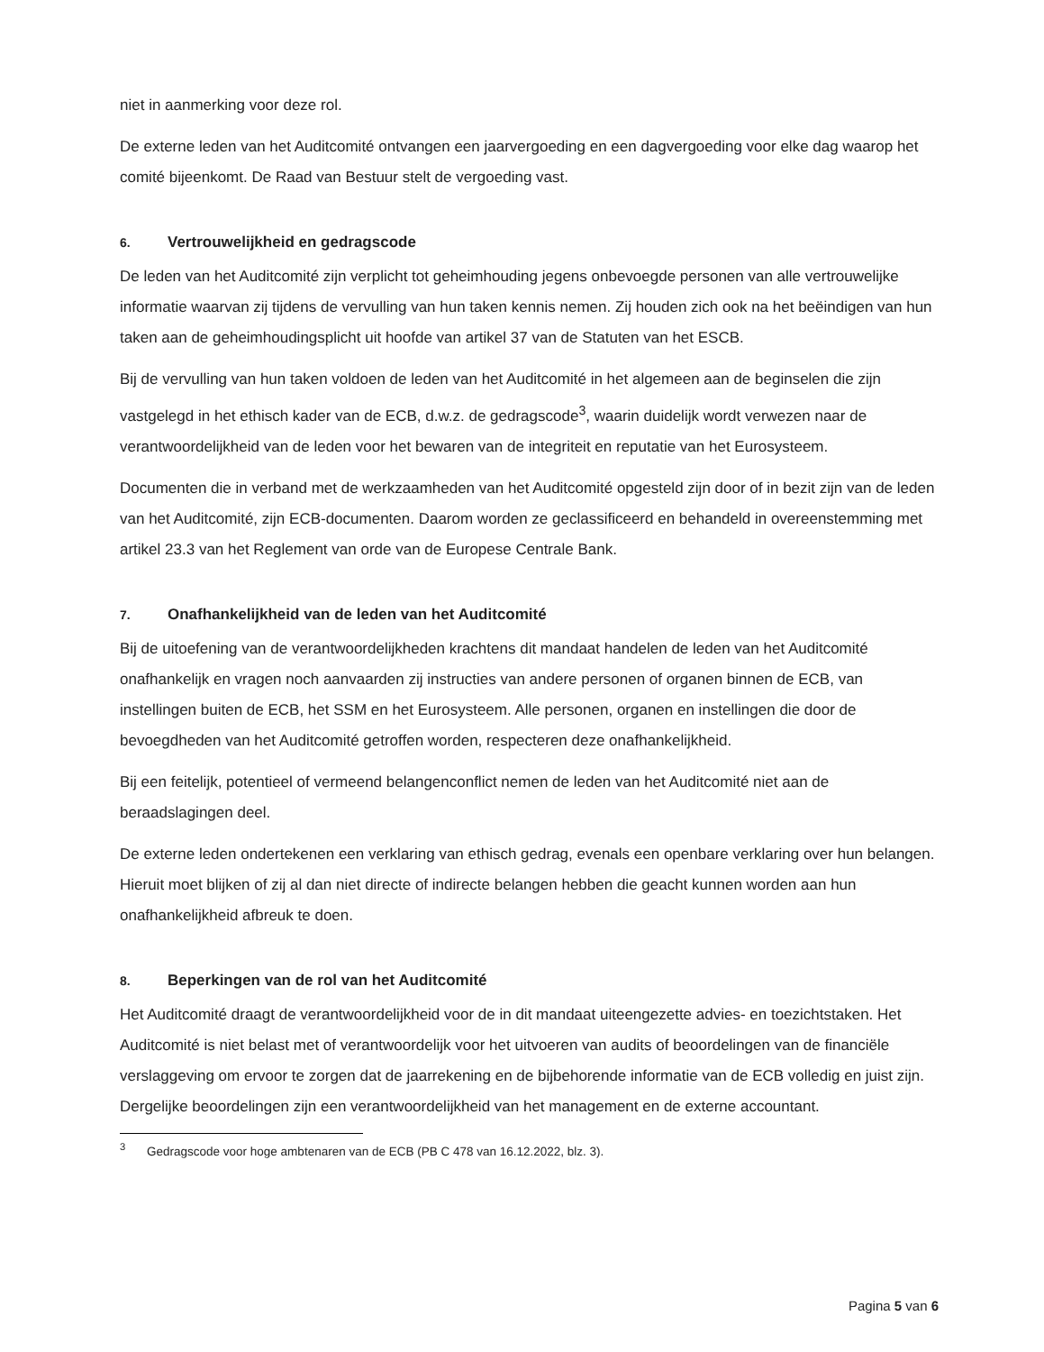niet in aanmerking voor deze rol.
De externe leden van het Auditcomité ontvangen een jaarvergoeding en een dagvergoeding voor elke dag waarop het comité bijeenkomt. De Raad van Bestuur stelt de vergoeding vast.
6. Vertrouwelijkheid en gedragscode
De leden van het Auditcomité zijn verplicht tot geheimhouding jegens onbevoegde personen van alle vertrouwelijke informatie waarvan zij tijdens de vervulling van hun taken kennis nemen. Zij houden zich ook na het beëindigen van hun taken aan de geheimhoudingsplicht uit hoofde van artikel 37 van de Statuten van het ESCB.
Bij de vervulling van hun taken voldoen de leden van het Auditcomité in het algemeen aan de beginselen die zijn vastgelegd in het ethisch kader van de ECB, d.w.z. de gedragscode<sup>3</sup>, waarin duidelijk wordt verwezen naar de verantwoordelijkheid van de leden voor het bewaren van de integriteit en reputatie van het Eurosysteem.
Documenten die in verband met de werkzaamheden van het Auditcomité opgesteld zijn door of in bezit zijn van de leden van het Auditcomité, zijn ECB-documenten. Daarom worden ze geclassificeerd en behandeld in overeenstemming met artikel 23.3 van het Reglement van orde van de Europese Centrale Bank.
7. Onafhankelijkheid van de leden van het Auditcomité
Bij de uitoefening van de verantwoordelijkheden krachtens dit mandaat handelen de leden van het Auditcomité onafhankelijk en vragen noch aanvaarden zij instructies van andere personen of organen binnen de ECB, van instellingen buiten de ECB, het SSM en het Eurosysteem. Alle personen, organen en instellingen die door de bevoegdheden van het Auditcomité getroffen worden, respecteren deze onafhankelijkheid.
Bij een feitelijk, potentieel of vermeend belangenconflict nemen de leden van het Auditcomité niet aan de beraadslagingen deel.
De externe leden ondertekenen een verklaring van ethisch gedrag, evenals een openbare verklaring over hun belangen. Hieruit moet blijken of zij al dan niet directe of indirecte belangen hebben die geacht kunnen worden aan hun onafhankelijkheid afbreuk te doen.
8. Beperkingen van de rol van het Auditcomité
Het Auditcomité draagt de verantwoordelijkheid voor de in dit mandaat uiteengezette advies- en toezichtstaken. Het Auditcomité is niet belast met of verantwoordelijk voor het uitvoeren van audits of beoordelingen van de financiële verslaggeving om ervoor te zorgen dat de jaarrekening en de bijbehorende informatie van de ECB volledig en juist zijn. Dergelijke beoordelingen zijn een verantwoordelijkheid van het management en de externe accountant.
<sup>3</sup> Gedragscode voor hoge ambtenaren van de ECB (PB C 478 van 16.12.2022, blz. 3).
Pagina 5 van 6